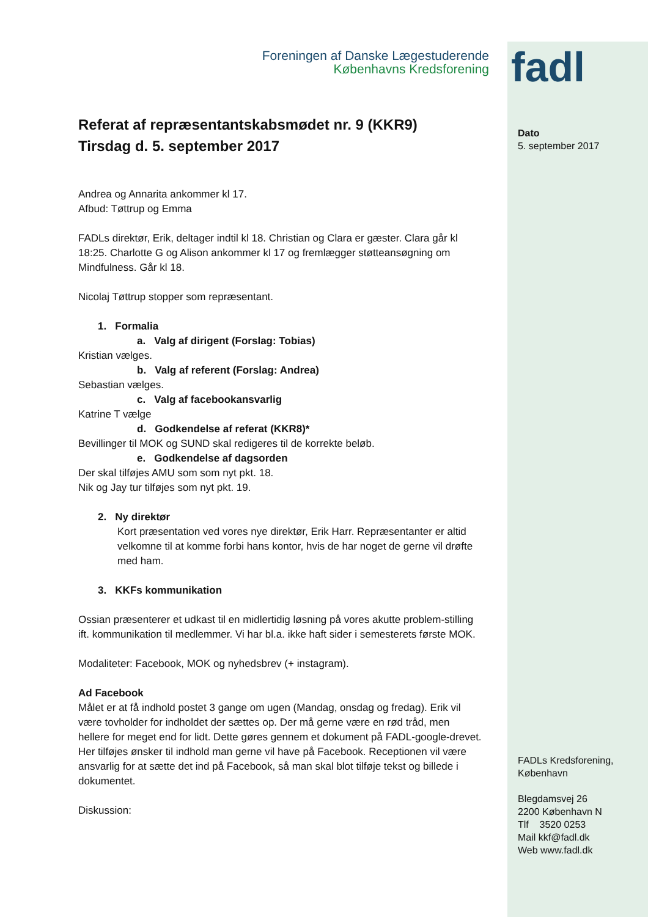fadl
Dato
5. september 2017
FADLs Kredsforening,
København
Blegdamsvej 26
2200 København N
Tlf 3520 0253
Mail kkf@fadl.dk
Web www.fadl.dk
Foreningen af Danske Lægestuderende
Københavns Kredsforening
Referat af repræsentantskabsmødet nr. 9 (KKR9)
Tirsdag d. 5. september 2017
Andrea og Annarita ankommer kl 17.
Afbud: Tøttrup og Emma
FADLs direktør, Erik, deltager indtil kl 18. Christian og Clara er gæster. Clara går kl 18:25. Charlotte G og Alison ankommer kl 17 og fremlægger støtteansøgning om Mindfulness. Går kl 18.
Nicolaj Tøttrup stopper som repræsentant.
1. Formalia
a. Valg af dirigent (Forslag: Tobias)
Kristian vælges.
b. Valg af referent (Forslag: Andrea)
Sebastian vælges.
c. Valg af facebookansvarlig
Katrine T vælge
d. Godkendelse af referat (KKR8)*
Bevillinger til MOK og SUND skal redigeres til de korrekte beløb.
e. Godkendelse af dagsorden
Der skal tilføjes AMU som som nyt pkt. 18.
Nik og Jay tur tilføjes som nyt pkt. 19.
2. Ny direktør
Kort præsentation ved vores nye direktør, Erik Harr. Repræsentanter er altid velkomne til at komme forbi hans kontor, hvis de har noget de gerne vil drøfte med ham.
3. KKFs kommunikation
Ossian præsenterer et udkast til en midlertidig løsning på vores akutte problem-stilling ift. kommunikation til medlemmer. Vi har bl.a. ikke haft sider i semesterets første MOK.
Modaliteter: Facebook, MOK og nyhedsbrev (+ instagram).
Ad Facebook
Målet er at få indhold postet 3 gange om ugen (Mandag, onsdag og fredag). Erik vil være tovholder for indholdet der sættes op. Der må gerne være en rød tråd, men hellere for meget end for lidt. Dette gøres gennem et dokument på FADL-google-drevet. Her tilføjes ønsker til indhold man gerne vil have på Facebook. Receptionen vil være ansvarlig for at sætte det ind på Facebook, så man skal blot tilføje tekst og billede i dokumentet.
Diskussion: